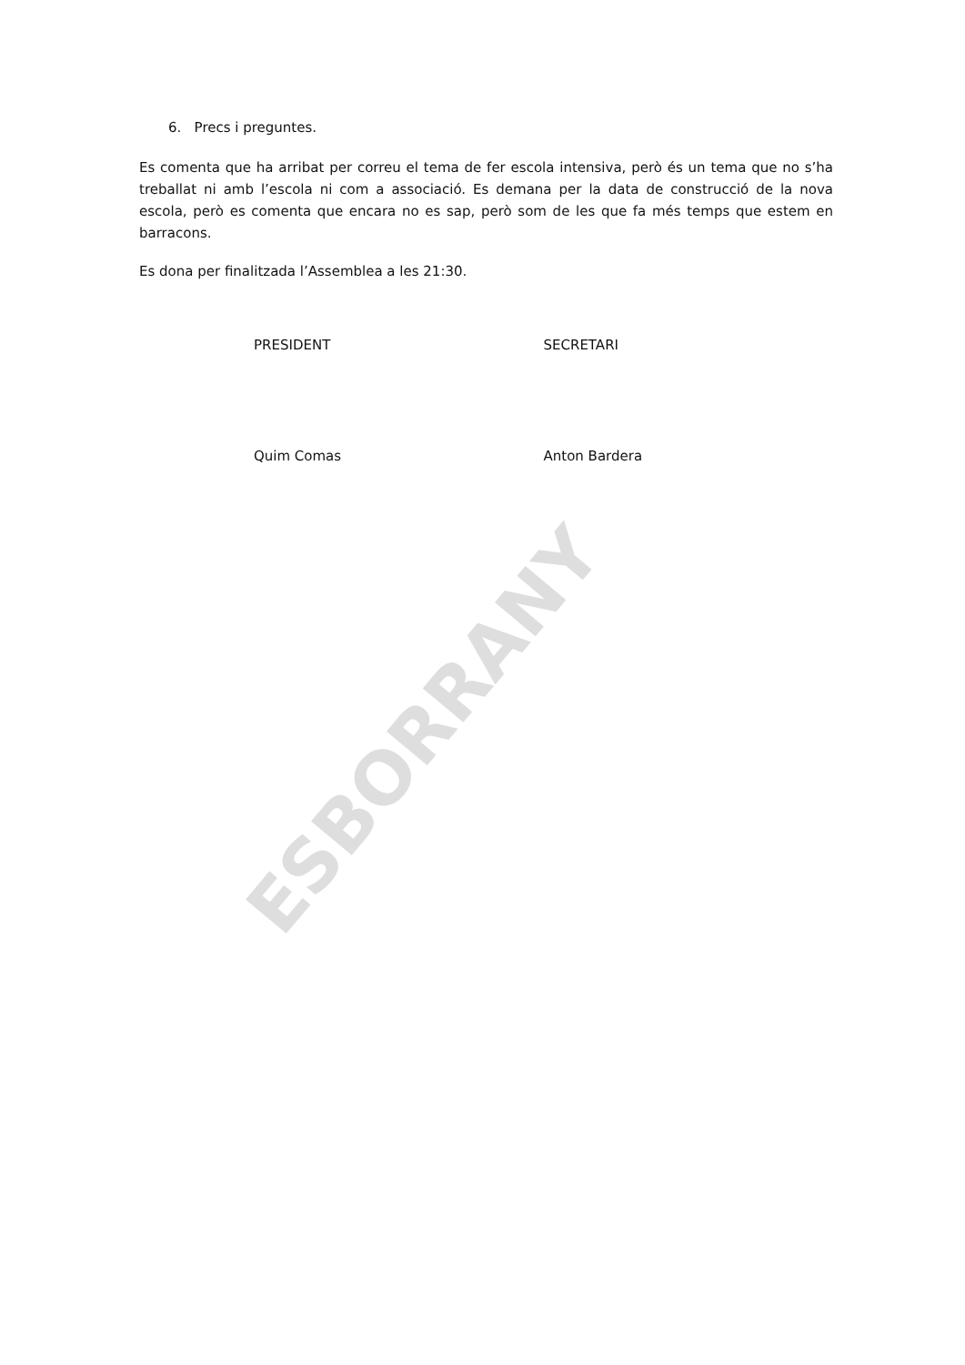6. Precs i preguntes.
Es comenta que ha arribat per correu el tema de fer escola intensiva, però és un tema que no s’ha treballat ni amb l’escola ni com a associació. Es demana per la data de construcció de la nova escola, però es comenta que encara no es sap, però som de les que fa més temps que estem en barracons.
Es dona per finalitzada l’Assemblea a les 21:30.
PRESIDENT SECRETARI
Quim Comas Anton Bardera
ESBORRANY